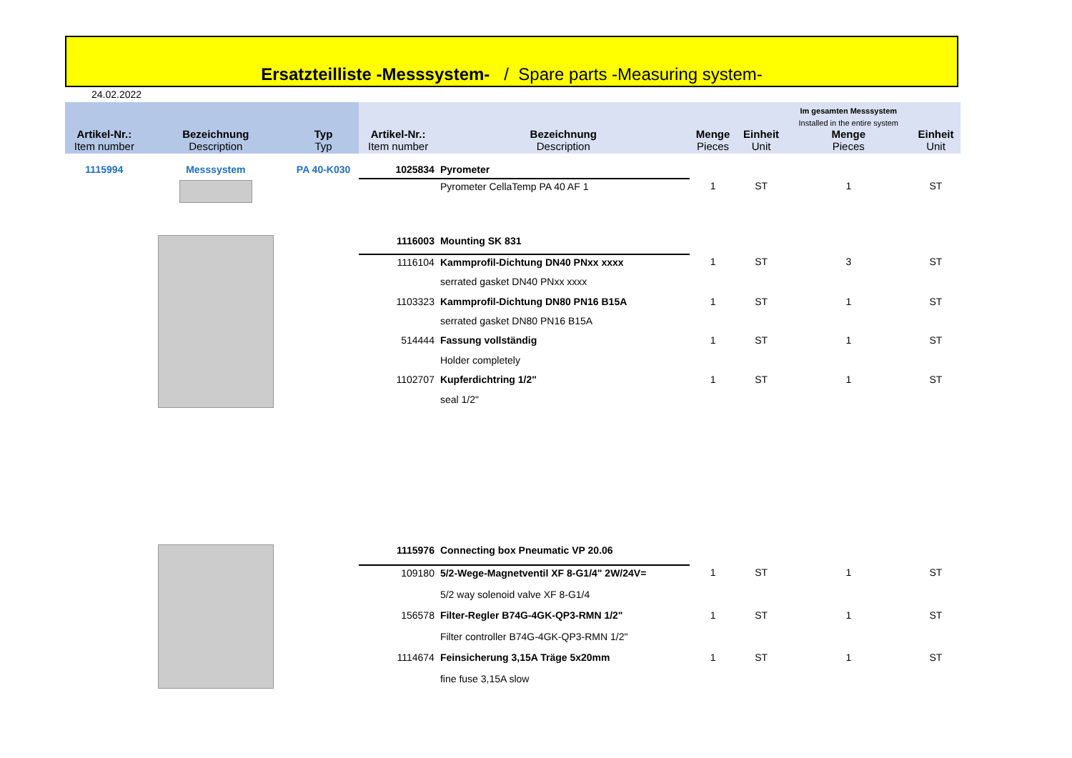Ersatzteilliste -Messsystem- / Spare parts -Measuring system-
24.02.2022
| Artikel-Nr.: Item number | Bezeichnung Description | Typ Typ | Artikel-Nr.: Item number | Bezeichnung Description | Menge Pieces | Einheit Unit | Im gesamten Messsystem Installed in the entire system Menge Pieces | Einheit Unit |
| --- | --- | --- | --- | --- | --- | --- | --- | --- |
| 1115994 | Messsystem | PA 40-K030 | 1025834 | Pyrometer | | | | |
| | | | | Pyrometer CellaTemp PA 40 AF 1 | 1 | ST | 1 | ST |
| | | | 1116003 | Mounting SK 831 | | | | |
| | | | 1116104 | Kammprofil-Dichtung DN40 PNxx xxxx | 1 | ST | 3 | ST |
| | | | | serrated gasket DN40 PNxx xxxx | | | | |
| | | | 1103323 | Kammprofil-Dichtung DN80 PN16 B15A | 1 | ST | 1 | ST |
| | | | | serrated gasket DN80 PN16 B15A | | | | |
| | | | 514444 | Fassung vollständig | 1 | ST | 1 | ST |
| | | | | Holder completely | | | | |
| | | | 1102707 | Kupferdichtring 1/2" | 1 | ST | 1 | ST |
| | | | | seal 1/2" | | | | |
| | | | 1115976 | Connecting box Pneumatic VP 20.06 | | | | |
| | | | 109180 | 5/2-Wege-Magnetventil XF 8-G1/4" 2W/24V= | 1 | ST | 1 | ST |
| | | | | 5/2 way solenoid valve XF 8-G1/4 | | | | |
| | | | 156578 | Filter-Regler B74G-4GK-QP3-RMN 1/2" | 1 | ST | 1 | ST |
| | | | | Filter controller B74G-4GK-QP3-RMN 1/2" | | | | |
| | | | 1114674 | Feinsicherung 3,15A Träge 5x20mm | 1 | ST | 1 | ST |
| | | | | fine fuse 3,15A slow | | | | |